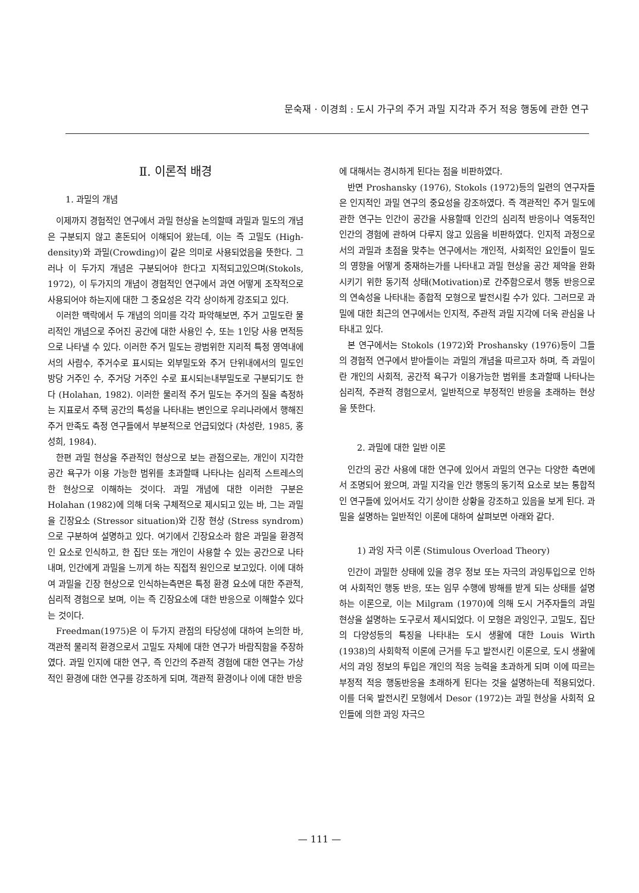문숙재 · 이경희 : 도시 가구의 주거 과밀 지각과 주거 적응 행동에 관한 연구
Ⅱ. 이론적 배경
1. 과밀의 개념
이제까지 경험적인 연구에서 과밀 현상을 논의할때 과밀과 밀도의 개념은 구분되지 않고 혼돈되어 이해되어 왔는데, 이는 즉 고밀도 (High-density)와 과밀(Crowding)이 같은 의미로 사용되었음을 뜻한다. 그러나 이 두가지 개념은 구분되어야 한다고 지적되고있으며(Stokols, 1972), 이 두가지의 개념이 경험적인 연구에서 과연 어떻게 조작적으로 사용되어야 하는지에 대한 그 중요성은 각각 상이하게 강조되고 있다.
이러한 맥락에서 두 개념의 의미를 각각 파악해보면, 주거 고밀도란 물리적인 개념으로 주어진 공간에 대한 사용인 수, 또는 1인당 사용 면적등으로 나타낼 수 있다. 이러한 주거 밀도는 광범위한 지리적 특정 영역내에서의 사람수, 주거수로 표시되는 외부밀도와 주거 단위내에서의 밀도인 방당 거주인 수, 주거당 거주인 수로 표시되는내부밀도로 구분되기도 한다 (Holahan, 1982). 이러한 물리적 주거 밀도는 주거의 질을 측정하는 지표로서 주택 공간의 특성을 나타내는 변인으로 우리나라에서 행해진 주거 만족도 측정 연구들에서 부분적으로 언급되었다 (차성란, 1985, 홍성희, 1984).
한편 과밀 현상을 주관적인 현상으로 보는 관점으로는, 개인이 지각한 공간 욕구가 이용 가능한 범위를 초과할때 나타나는 심리적 스트레스의 한 현상으로 이해하는 것이다. 과밀 개념에 대한 이러한 구분은 Holahan (1982)에 의해 더욱 구체적으로 제시되고 있는 바, 그는 과밀을 긴장요소 (Stressor situation)와 긴장 현상 (Stress syndrom)으로 구분하여 설명하고 있다. 여기에서 긴장요소라 함은 과밀을 환경적인 요소로 인식하고, 한 집단 또는 개인이 사용할 수 있는 공간으로 나타내며, 인간에게 과밀을 느끼게 하는 직접적 원인으로 보고있다. 이에 대하여 과밀을 긴장 현상으로 인식하는측면은 특정 환경 요소에 대한 주관적, 심리적 경험으로 보며, 이는 즉 긴장요소에 대한 반응으로 이해할수 있다는 것이다.
Freedman(1975)은 이 두가지 관점의 타당성에 대하여 논의한 바, 객관적 물리적 환경으로서 고밀도 자체에 대한 연구가 바람직함을 주장하였다. 과밀 인지에 대한 연구, 즉 인간의 주관적 경험에 대한 연구는 가상적인 환경에 대한 연구를 강조하게 되며, 객관적 환경이나 이에 대한 반응
에 대해서는 경시하게 된다는 점을 비판하였다.
반면 Proshansky (1976), Stokols (1972)등의 일련의 연구자들은 인지적인 과밀 연구의 중요성을 강조하였다. 즉 객관적인 주거 밀도에 관한 연구는 인간이 공간을 사용할때 인간의 심리적 반응이나 역동적인 인간의 경험에 관하여 다루지 않고 있음을 비판하였다. 인지적 과정으로서의 과밀과 초점을 맞추는 연구에서는 개인적, 사회적인 요인들이 밀도의 영향을 어떻게 중재하는가를 나타내고 과밀 현상을 공간 제약을 완화시키기 위한 동기적 상태(Motivation)로 간주함으로서 행동 반응으로의 연속성을 나타내는 종합적 모형으로 발전시킬 수가 있다. 그러므로 과밀에 대한 최근의 연구에서는 인지적, 주관적 과밀 지각에 더욱 관심을 나타내고 있다.
본 연구에서는 Stokols (1972)와 Proshansky (1976)등이 그들의 경험적 연구에서 받아들이는 과밀의 개념을 따르고자 하며, 즉 과밀이란 개인의 사회적, 공간적 욕구가 이용가능한 범위를 초과할때 나타나는 심리적, 주관적 경험으로서, 일반적으로 부정적인 반응을 초래하는 현상을 뜻한다.
2. 과밀에 대한 일반 이론
인간의 공간 사용에 대한 연구에 있어서 과밀의 연구는 다양한 측면에서 조명되어 왔으며, 과밀 지각을 인간 행동의 동기적 요소로 보는 통합적인 연구들에 있어서도 각기 상이한 상황을 강조하고 있음을 보게 된다. 과밀을 설명하는 일반적인 이론에 대하여 살펴보면 아래와 같다.
1) 과잉 자극 이론 (Stimulous Overload Theory)
인간이 과밀한 상태에 있을 경우 정보 또는 자극의 과잉투입으로 인하여 사회적인 행동 반응, 또는 임무 수행에 방해를 받게 되는 상태를 설명하는 이론으로, 이는 Milgram (1970)에 의해 도시 거주자들의 과밀 현상을 설명하는 도구로서 제시되었다. 이 모형은 과잉인구, 고밀도, 집단의 다양성등의 특징을 나타내는 도시 생활에 대한 Louis Wirth (1938)의 사회학적 이론에 근거를 두고 발전시킨 이론으로, 도시 생활에서의 과잉 정보의 투입은 개인의 적응 능력을 초과하게 되며 이에 따르는 부정적 적응 행동반응을 초래하게 된다는 것을 설명하는데 적용되었다. 이를 더욱 발전시킨 모형에서 Desor (1972)는 과밀 현상을 사회적 요인들에 의한 과잉 자극으
— 111 —